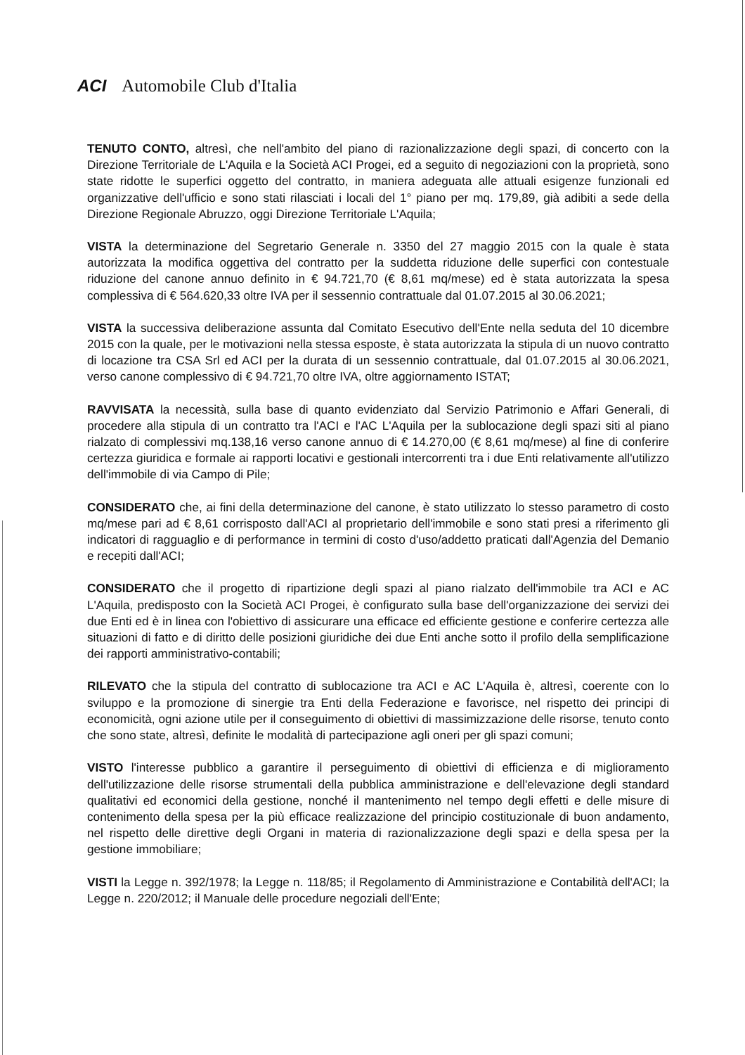ACI Automobile Club d'Italia
TENUTO CONTO, altresì, che nell'ambito del piano di razionalizzazione degli spazi, di concerto con la Direzione Territoriale de L'Aquila e la Società ACI Progei, ed a seguito di negoziazioni con la proprietà, sono state ridotte le superfici oggetto del contratto, in maniera adeguata alle attuali esigenze funzionali ed organizzative dell'ufficio e sono stati rilasciati i locali del 1° piano per mq. 179,89, già adibiti a sede della Direzione Regionale Abruzzo, oggi Direzione Territoriale L'Aquila;
VISTA la determinazione del Segretario Generale n. 3350 del 27 maggio 2015 con la quale è stata autorizzata la modifica oggettiva del contratto per la suddetta riduzione delle superfici con contestuale riduzione del canone annuo definito in € 94.721,70 (€ 8,61 mq/mese) ed è stata autorizzata la spesa complessiva di € 564.620,33 oltre IVA per il sessennio contrattuale dal 01.07.2015 al 30.06.2021;
VISTA la successiva deliberazione assunta dal Comitato Esecutivo dell'Ente nella seduta del 10 dicembre 2015 con la quale, per le motivazioni nella stessa esposte, è stata autorizzata la stipula di un nuovo contratto di locazione tra CSA Srl ed ACI per la durata di un sessennio contrattuale, dal 01.07.2015 al 30.06.2021, verso canone complessivo di € 94.721,70 oltre IVA, oltre aggiornamento ISTAT;
RAVVISATA la necessità, sulla base di quanto evidenziato dal Servizio Patrimonio e Affari Generali, di procedere alla stipula di un contratto tra l'ACI e l'AC L'Aquila per la sublocazione degli spazi siti al piano rialzato di complessivi mq.138,16 verso canone annuo di € 14.270,00 (€ 8,61 mq/mese) al fine di conferire certezza giuridica e formale ai rapporti locativi e gestionali intercorrenti tra i due Enti relativamente all'utilizzo dell'immobile di via Campo di Pile;
CONSIDERATO che, ai fini della determinazione del canone, è stato utilizzato lo stesso parametro di costo mq/mese pari ad € 8,61 corrisposto dall'ACI al proprietario dell'immobile e sono stati presi a riferimento gli indicatori di ragguaglio e di performance in termini di costo d'uso/addetto praticati dall'Agenzia del Demanio e recepiti dall'ACI;
CONSIDERATO che il progetto di ripartizione degli spazi al piano rialzato dell'immobile tra ACI e AC L'Aquila, predisposto con la Società ACI Progei, è configurato sulla base dell'organizzazione dei servizi dei due Enti ed è in linea con l'obiettivo di assicurare una efficace ed efficiente gestione e conferire certezza alle situazioni di fatto e di diritto delle posizioni giuridiche dei due Enti anche sotto il profilo della semplificazione dei rapporti amministrativo-contabili;
RILEVATO che la stipula del contratto di sublocazione tra ACI e AC L'Aquila è, altresì, coerente con lo sviluppo e la promozione di sinergie tra Enti della Federazione e favorisce, nel rispetto dei principi di economicità, ogni azione utile per il conseguimento di obiettivi di massimizzazione delle risorse, tenuto conto che sono state, altresì, definite le modalità di partecipazione agli oneri per gli spazi comuni;
VISTO l'interesse pubblico a garantire il perseguimento di obiettivi di efficienza e di miglioramento dell'utilizzazione delle risorse strumentali della pubblica amministrazione e dell'elevazione degli standard qualitativi ed economici della gestione, nonché il mantenimento nel tempo degli effetti e delle misure di contenimento della spesa per la più efficace realizzazione del principio costituzionale di buon andamento, nel rispetto delle direttive degli Organi in materia di razionalizzazione degli spazi e della spesa per la gestione immobiliare;
VISTI la Legge n. 392/1978; la Legge n. 118/85; il Regolamento di Amministrazione e Contabilità dell'ACI; la Legge n. 220/2012; il Manuale delle procedure negoziali dell'Ente;